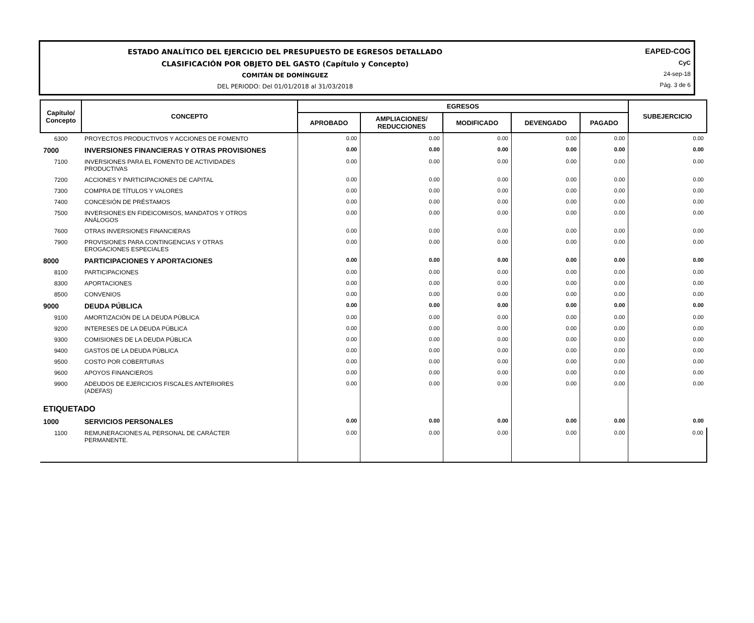ESTADO ANALÍTICO DEL EJERCICIO DEL PRESUPUESTO DE EGRESOS DETALLADO
CLASIFICACIÓN POR OBJETO DEL GASTO (Capítulo y Concepto)
COMITÁN DE DOMÍNGUEZ
DEL PERIODO: Del 01/01/2018 al 31/03/2018
EAPED-COG
CyC
24-sep-18
Pág. 3 de 6
| Capítulo/ Concepto | CONCEPTO | EGRESOS | | | | | SUBEJERCICIO |
| --- | --- | --- | --- | --- | --- | --- | --- |
| | | APROBADO | AMPLIACIONES/ REDUCCIONES | MODIFICADO | DEVENGADO | PAGADO | |
| 6300 | PROYECTOS PRODUCTIVOS Y ACCIONES DE FOMENTO | 0.00 | 0.00 | 0.00 | 0.00 | 0.00 | 0.00 |
| 7000 | INVERSIONES FINANCIERAS Y OTRAS PROVISIONES | 0.00 | 0.00 | 0.00 | 0.00 | 0.00 | 0.00 |
| 7100 | INVERSIONES PARA EL FOMENTO DE ACTIVIDADES PRODUCTIVAS | 0.00 | 0.00 | 0.00 | 0.00 | 0.00 | 0.00 |
| 7200 | ACCIONES Y PARTICIPACIONES DE CAPITAL | 0.00 | 0.00 | 0.00 | 0.00 | 0.00 | 0.00 |
| 7300 | COMPRA DE TÍTULOS Y VALORES | 0.00 | 0.00 | 0.00 | 0.00 | 0.00 | 0.00 |
| 7400 | CONCESIÓN DE PRÉSTAMOS | 0.00 | 0.00 | 0.00 | 0.00 | 0.00 | 0.00 |
| 7500 | INVERSIONES EN FIDEICOMISOS, MANDATOS Y OTROS ANÁLOGOS | 0.00 | 0.00 | 0.00 | 0.00 | 0.00 | 0.00 |
| 7600 | OTRAS INVERSIONES FINANCIERAS | 0.00 | 0.00 | 0.00 | 0.00 | 0.00 | 0.00 |
| 7900 | PROVISIONES PARA CONTINGENCIAS Y OTRAS EROGACIONES ESPECIALES | 0.00 | 0.00 | 0.00 | 0.00 | 0.00 | 0.00 |
| 8000 | PARTICIPACIONES Y APORTACIONES | 0.00 | 0.00 | 0.00 | 0.00 | 0.00 | 0.00 |
| 8100 | PARTICIPACIONES | 0.00 | 0.00 | 0.00 | 0.00 | 0.00 | 0.00 |
| 8300 | APORTACIONES | 0.00 | 0.00 | 0.00 | 0.00 | 0.00 | 0.00 |
| 8500 | CONVENIOS | 0.00 | 0.00 | 0.00 | 0.00 | 0.00 | 0.00 |
| 9000 | DEUDA PÚBLICA | 0.00 | 0.00 | 0.00 | 0.00 | 0.00 | 0.00 |
| 9100 | AMORTIZACIÓN DE LA DEUDA PÚBLICA | 0.00 | 0.00 | 0.00 | 0.00 | 0.00 | 0.00 |
| 9200 | INTERESES DE LA DEUDA PÚBLICA | 0.00 | 0.00 | 0.00 | 0.00 | 0.00 | 0.00 |
| 9300 | COMISIONES DE LA DEUDA PÚBLICA | 0.00 | 0.00 | 0.00 | 0.00 | 0.00 | 0.00 |
| 9400 | GASTOS DE LA DEUDA PÚBLICA | 0.00 | 0.00 | 0.00 | 0.00 | 0.00 | 0.00 |
| 9500 | COSTO POR COBERTURAS | 0.00 | 0.00 | 0.00 | 0.00 | 0.00 | 0.00 |
| 9600 | APOYOS FINANCIEROS | 0.00 | 0.00 | 0.00 | 0.00 | 0.00 | 0.00 |
| 9900 | ADEUDOS DE EJERCICIOS FISCALES ANTERIORES (ADEFAS) | 0.00 | 0.00 | 0.00 | 0.00 | 0.00 | 0.00 |
| ETIQUETADO | | | | | | | |
| 1000 | SERVICIOS PERSONALES | 0.00 | 0.00 | 0.00 | 0.00 | 0.00 | 0.00 |
| 1100 | REMUNERACIONES AL PERSONAL DE CARÁCTER PERMANENTE. | 0.00 | 0.00 | 0.00 | 0.00 | 0.00 | 0.00 |